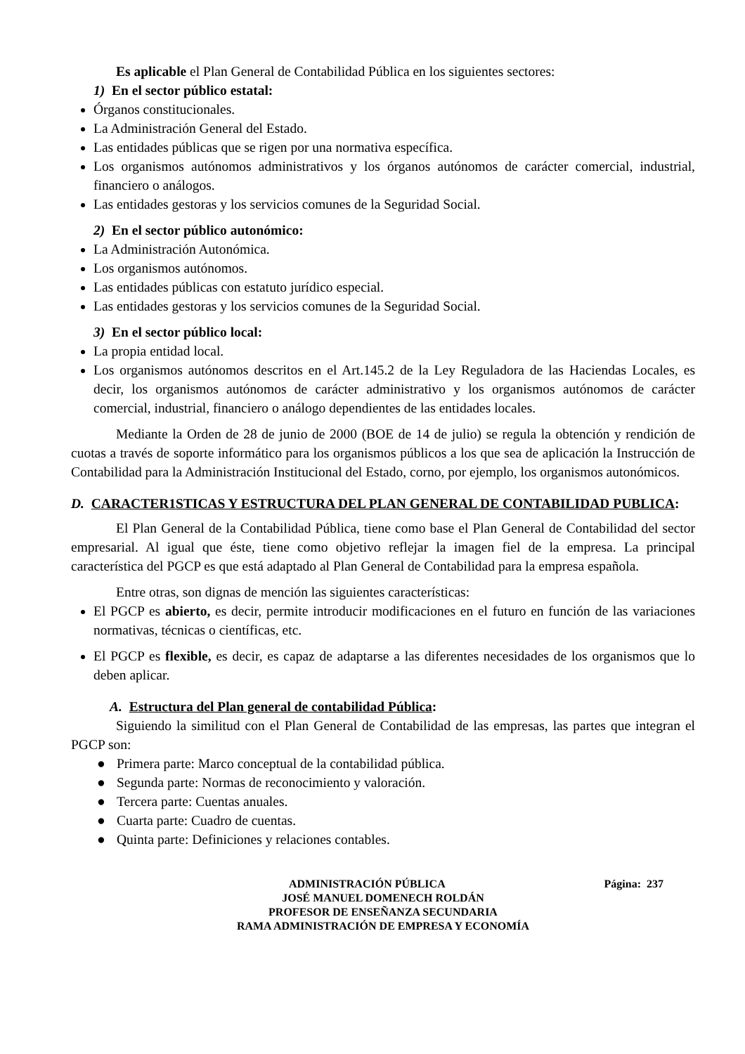Es aplicable el Plan General de Contabilidad Pública en los siguientes sectores:
1) En el sector público estatal:
Órganos constitucionales.
La Administración General del Estado.
Las entidades públicas que se rigen por una normativa específica.
Los organismos autónomos administrativos y los órganos autónomos de carácter comercial, industrial, financiero o análogos.
Las entidades gestoras y los servicios comunes de la Seguridad Social.
2) En el sector público autonómico:
La Administración Autonómica.
Los organismos autónomos.
Las entidades públicas con estatuto jurídico especial.
Las entidades gestoras y los servicios comunes de la Seguridad Social.
3) En el sector público local:
La propia entidad local.
Los organismos autónomos descritos en el Art.145.2 de la Ley Reguladora de las Haciendas Locales, es decir, los organismos autónomos de carácter administrativo y los organismos autónomos de carácter comercial, industrial, financiero o análogo dependientes de las entidades locales.
Mediante la Orden de 28 de junio de 2000 (BOE de 14 de julio) se regula la obtención y rendición de cuotas a través de soporte informático para los organismos públicos a los que sea de aplicación la Instrucción de Contabilidad para la Administración Institucional del Estado, corno, por ejemplo, los organismos autonómicos.
D. CARACTER1STICAS Y ESTRUCTURA DEL PLAN GENERAL DE CONTABILIDAD PUBLICA:
El Plan General de la Contabilidad Pública, tiene como base el Plan General de Contabilidad del sector empresarial. Al igual que éste, tiene como objetivo reflejar la imagen fiel de la empresa. La principal característica del PGCP es que está adaptado al Plan General de Contabilidad para la empresa española.
Entre otras, son dignas de mención las siguientes características:
El PGCP es abierto, es decir, permite introducir modificaciones en el futuro en función de las variaciones normativas, técnicas o científicas, etc.
El PGCP es flexible, es decir, es capaz de adaptarse a las diferentes necesidades de los organismos que lo deben aplicar.
A. Estructura del Plan general de contabilidad Pública:
Siguiendo la similitud con el Plan General de Contabilidad de las empresas, las partes que integran el PGCP son:
● Primera parte: Marco conceptual de la contabilidad pública.
● Segunda parte: Normas de reconocimiento y valoración.
● Tercera parte: Cuentas anuales.
● Cuarta parte: Cuadro de cuentas.
● Quinta parte: Definiciones y relaciones contables.
ADMINISTRACIÓN PÚBLICA Página: 237
JOSÉ MANUEL DOMENECH ROLDÁN
PROFESOR DE ENSEÑANZA SECUNDARIA
RAMA ADMINISTRACIÓN DE EMPRESA Y ECONOMÍA